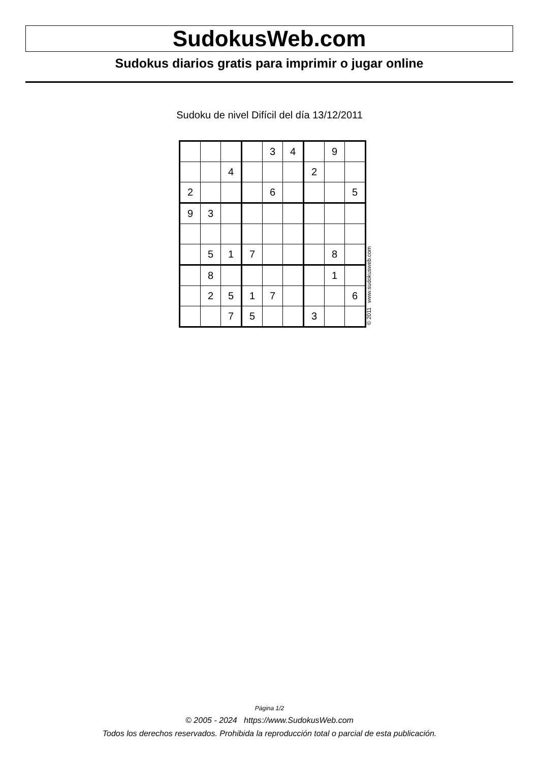SudokusWeb.com
Sudokus diarios gratis para imprimir o jugar online
Sudoku de nivel Difícil del día 13/12/2011
| | | | | 3 | 4 | | 9 | |
| | | 4 | | | | 2 | | |
| 2 | | | | 6 | | | | 5 |
| 9 | 3 | | | | | | | |
| | 5 | 1 | 7 | | | | 8 | |
| | 8 | | | | | | 1 | |
| | 2 | 5 | 1 | 7 | | | | 6 |
| | | 7 | 5 | | | 3 | | |
© 2011 www.sudokusweb.com
Página 1/2
© 2005 - 2024 https://www.SudokusWeb.com
Todos los derechos reservados. Prohibida la reproducción total o parcial de esta publicación.